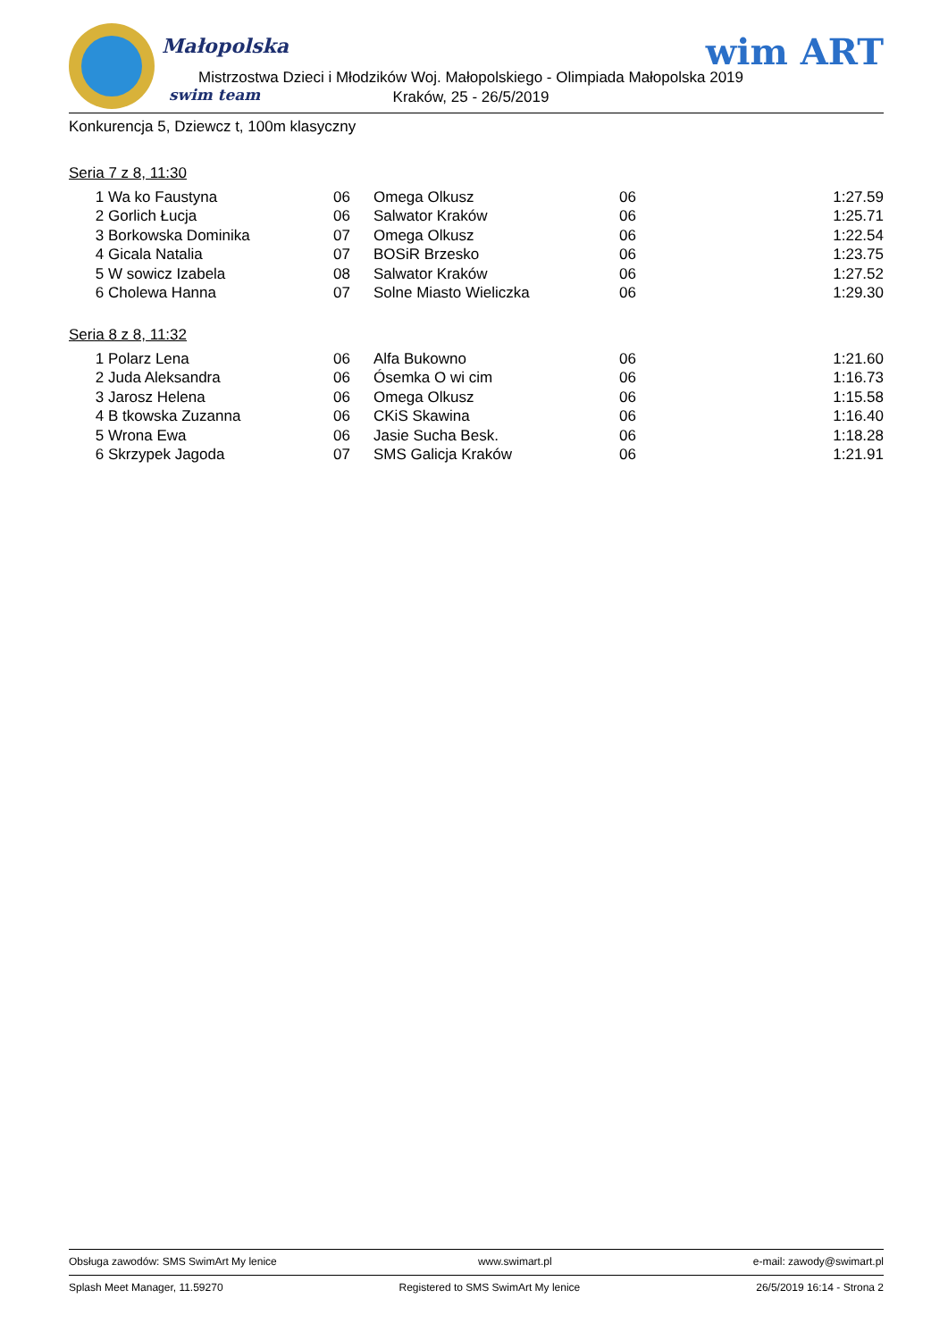Małopolska
Mistrzostwa Dzieci i Młodzików Woj. Małopolskiego - Olimpiada Małopolska 2019
Kraków, 25 - 26/5/2019
swim team
wim ART
Konkurencja 5, Dziewcz t, 100m klasyczny
Seria 7 z 8, 11:30
| 1 | Wa ko Faustyna | 06 | Omega Olkusz | 06 | 1:27.59 |
| 2 | Gorlich Łucja | 06 | Salwator Kraków | 06 | 1:25.71 |
| 3 | Borkowska Dominika | 07 | Omega Olkusz | 06 | 1:22.54 |
| 4 | Gicala Natalia | 07 | BOSiR Brzesko | 06 | 1:23.75 |
| 5 | W sowicz Izabela | 08 | Salwator Kraków | 06 | 1:27.52 |
| 6 | Cholewa Hanna | 07 | Solne Miasto Wieliczka | 06 | 1:29.30 |
Seria 8 z 8, 11:32
| 1 | Polarz Lena | 06 | Alfa Bukowno | 06 | 1:21.60 |
| 2 | Juda Aleksandra | 06 | Ósemka O wi cim | 06 | 1:16.73 |
| 3 | Jarosz Helena | 06 | Omega Olkusz | 06 | 1:15.58 |
| 4 | B tkowska Zuzanna | 06 | CKiS Skawina | 06 | 1:16.40 |
| 5 | Wrona Ewa | 06 | Jasie Sucha Besk. | 06 | 1:18.28 |
| 6 | Skrzypek Jagoda | 07 | SMS Galicja Kraków | 06 | 1:21.91 |
Obsługa zawodów: SMS SwimArt My lenice www.swimart.pl e-mail: zawody@swimart.pl
Splash Meet Manager, 11.59270 Registered to SMS SwimArt My lenice 26/5/2019 16:14 - Strona 2